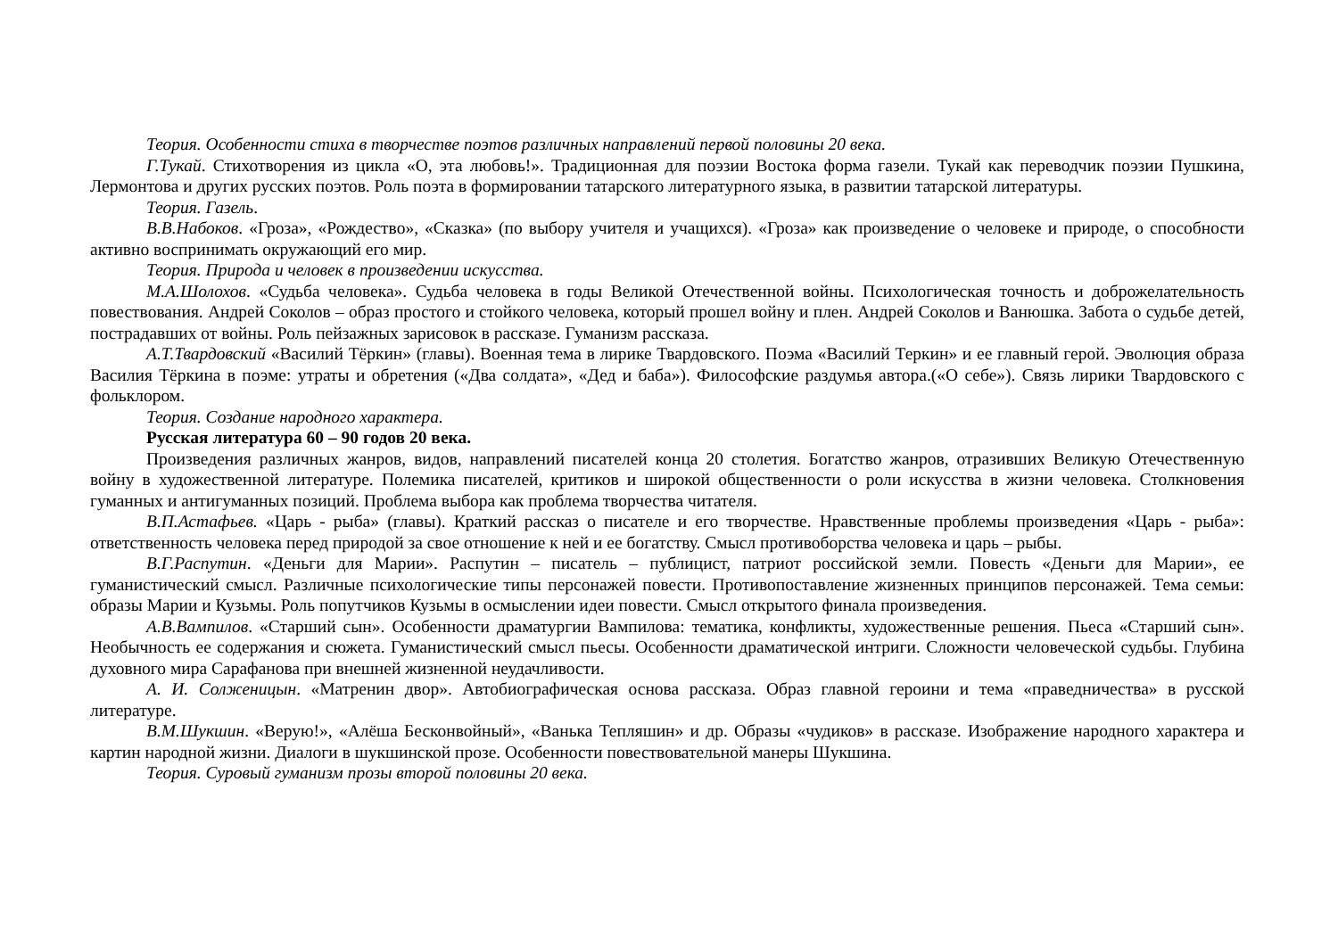Теория. Особенности стиха в творчестве поэтов различных направлений первой половины 20 века.
Г.Тукай. Стихотворения из цикла «О, эта любовь!». Традиционная для поэзии Востока форма газели. Тукай как переводчик поэзии Пушкина, Лермонтова и других русских поэтов. Роль поэта в формировании татарского литературного языка, в развитии татарской литературы.
Теория. Газель.
В.В.Набоков. «Гроза», «Рождество», «Сказка» (по выбору учителя и учащихся). «Гроза» как произведение о человеке и природе, о способности активно воспринимать окружающий его мир.
Теория. Природа и человек в произведении искусства.
М.А.Шолохов. «Судьба человека». Судьба человека в годы Великой Отечественной войны. Психологическая точность и доброжелательность повествования. Андрей Соколов – образ простого и стойкого человека, который прошел войну и плен. Андрей Соколов и Ванюшка. Забота о судьбе детей, пострадавших от войны. Роль пейзажных зарисовок в рассказе. Гуманизм рассказа.
А.Т.Твардовский «Василий Тёркин» (главы). Военная тема в лирике Твардовского. Поэма «Василий Теркин» и ее главный герой. Эволюция образа Василия Тёркина в поэме: утраты и обретения («Два солдата», «Дед и баба»). Философские раздумья автора.(«О себе»). Связь лирики Твардовского с фольклором.
Теория. Создание народного характера.
Русская литература 60 – 90 годов 20 века.
Произведения различных жанров, видов, направлений писателей конца 20 столетия. Богатство жанров, отразивших Великую Отечественную войну в художественной литературе. Полемика писателей, критиков и широкой общественности о роли искусства в жизни человека. Столкновения гуманных и антигуманных позиций. Проблема выбора как проблема творчества читателя.
В.П.Астафьев. «Царь - рыба» (главы). Краткий рассказ о писателе и его творчестве. Нравственные проблемы произведения «Царь - рыба»: ответственность человека перед природой за свое отношение к ней и ее богатству. Смысл противоборства человека и царь – рыбы.
В.Г.Распутин. «Деньги для Марии». Распутин – писатель – публицист, патриот российской земли. Повесть «Деньги для Марии», ее гуманистический смысл. Различные психологические типы персонажей повести. Противопоставление жизненных принципов персонажей. Тема семьи: образы Марии и Кузьмы. Роль попутчиков Кузьмы в осмыслении идеи повести. Смысл открытого финала произведения.
А.В.Вампилов. «Старший сын». Особенности драматургии Вампилова: тематика, конфликты, художественные решения. Пьеса «Старший сын». Необычность ее содержания и сюжета. Гуманистический смысл пьесы. Особенности драматической интриги. Сложности человеческой судьбы. Глубина духовного мира Сарафанова при внешней жизненной неудачливости.
А. И. Солженицын. «Матренин двор». Автобиографическая основа рассказа. Образ главной героини и тема «праведничества» в русской литературе.
В.М.Шукшин. «Верую!», «Алёша Бесконвойный», «Ванька Тепляшин» и др. Образы «чудиков» в рассказе. Изображение народного характера и картин народной жизни. Диалоги в шукшинской прозе. Особенности повествовательной манеры Шукшина.
Теория. Суровый гуманизм прозы второй половины 20 века.